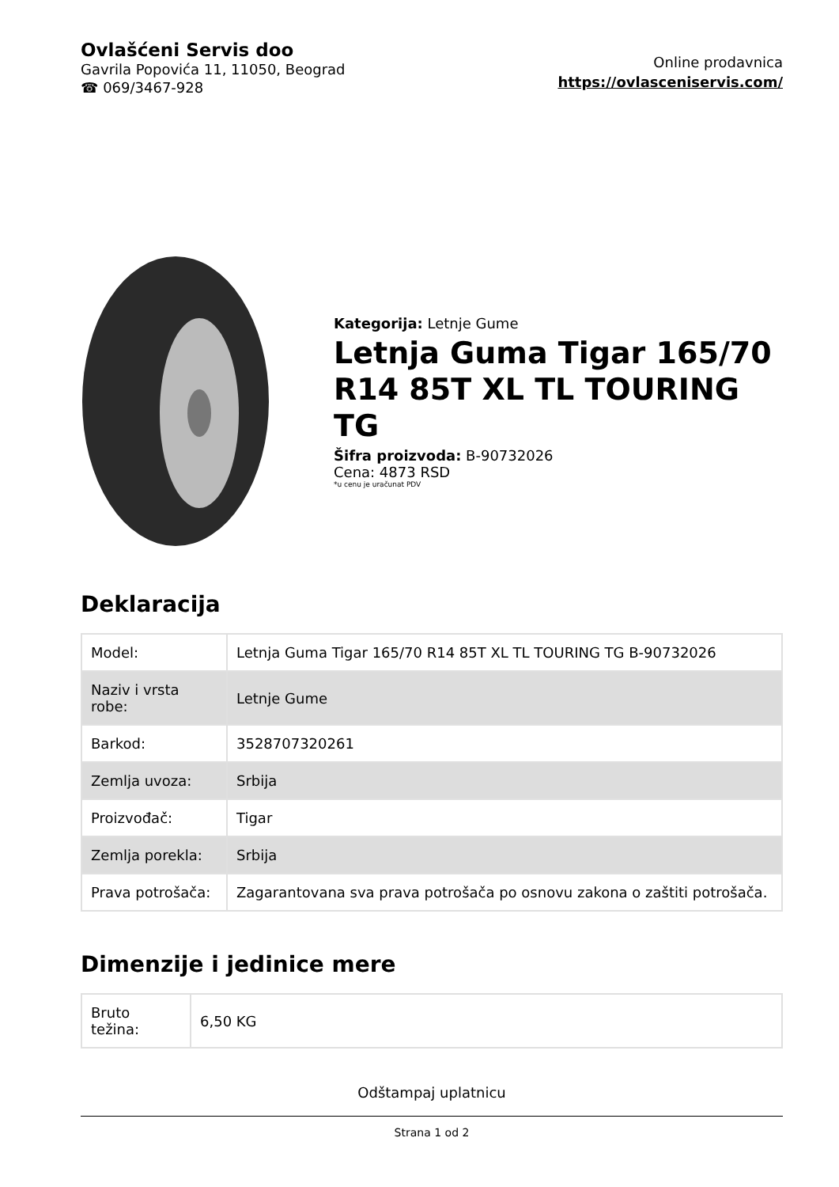Ovlašćeni Servis doo
Gavrila Popovića 11, 11050, Beograd
☎ 069/3467-928
Online prodavnica
https://ovlasceniservis.com/
Kategorija: Letnje Gume
Letnja Guma Tigar 165/70 R14 85T XL TL TOURING TG
Šifra proizvoda: B-90732026
Cena: 4873 RSD
*u cenu je uračunat PDV
Deklaracija
| Model: | Letnja Guma Tigar 165/70 R14 85T XL TL TOURING TG B-90732026 |
| Naziv i vrsta robe: | Letnje Gume |
| Barkod: | 3528707320261 |
| Zemlja uvoza: | Srbija |
| Proizvođač: | Tigar |
| Zemlja porekla: | Srbija |
| Prava potrošača: | Zagarantovana sva prava potrošača po osnovu zakona o zaštiti potrošača. |
Dimenzije i jedinice mere
| Bruto težina: | 6,50 KG |
Odštampaj uplatnicu
Strana 1 od 2